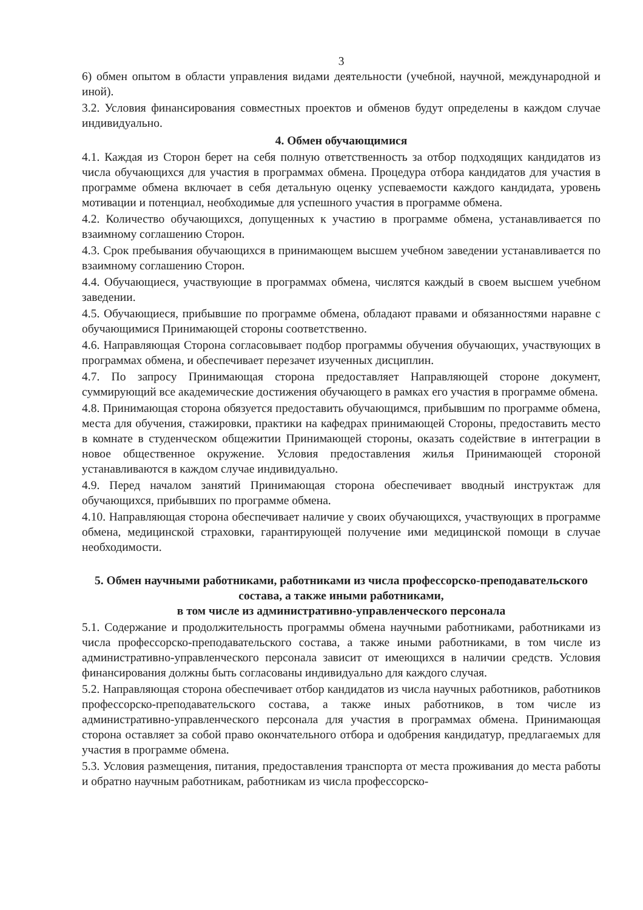3
6) обмен опытом в области управления видами деятельности (учебной, научной, международной и иной).
3.2. Условия финансирования совместных проектов и обменов будут определены в каждом случае индивидуально.
4. Обмен обучающимися
4.1. Каждая из Сторон берет на себя полную ответственность за отбор подходящих кандидатов из числа обучающихся для участия в программах обмена. Процедура отбора кандидатов для участия в программе обмена включает в себя детальную оценку успеваемости каждого кандидата, уровень мотивации и потенциал, необходимые для успешного участия в программе обмена.
4.2. Количество обучающихся, допущенных к участию в программе обмена, устанавливается по взаимному соглашению Сторон.
4.3. Срок пребывания обучающихся в принимающем высшем учебном заведении устанавливается по взаимному соглашению Сторон.
4.4. Обучающиеся, участвующие в программах обмена, числятся каждый в своем высшем учебном заведении.
4.5. Обучающиеся, прибывшие по программе обмена, обладают правами и обязанностями наравне с обучающимися Принимающей стороны соответственно.
4.6. Направляющая Сторона согласовывает подбор программы обучения обучающих, участвующих в программах обмена, и обеспечивает перезачет изученных дисциплин.
4.7. По запросу Принимающая сторона предоставляет Направляющей стороне документ, суммирующий все академические достижения обучающего в рамках его участия в программе обмена.
4.8. Принимающая сторона обязуется предоставить обучающимся, прибывшим по программе обмена, места для обучения, стажировки, практики на кафедрах принимающей Стороны, предоставить место в комнате в студенческом общежитии Принимающей стороны, оказать содействие в интеграции в новое общественное окружение. Условия предоставления жилья Принимающей стороной устанавливаются в каждом случае индивидуально.
4.9. Перед началом занятий Принимающая сторона обеспечивает вводный инструктаж для обучающихся, прибывших по программе обмена.
4.10. Направляющая сторона обеспечивает наличие у своих обучающихся, участвующих в программе обмена, медицинской страховки, гарантирующей получение ими медицинской помощи в случае необходимости.
5. Обмен научными работниками, работниками из числа профессорско-преподавательского состава, а также иными работниками,
в том числе из административно-управленческого персонала
5.1. Содержание и продолжительность программы обмена научными работниками, работниками из числа профессорско-преподавательского состава, а также иными работниками, в том числе из административно-управленческого персонала зависит от имеющихся в наличии средств. Условия финансирования должны быть согласованы индивидуально для каждого случая.
5.2. Направляющая сторона обеспечивает отбор кандидатов из числа научных работников, работников профессорско-преподавательского состава, а также иных работников, в том числе из административно-управленческого персонала для участия в программах обмена. Принимающая сторона оставляет за собой право окончательного отбора и одобрения кандидатур, предлагаемых для участия в программе обмена.
5.3. Условия размещения, питания, предоставления транспорта от места проживания до места работы и обратно научным работникам, работникам из числа профессорско-